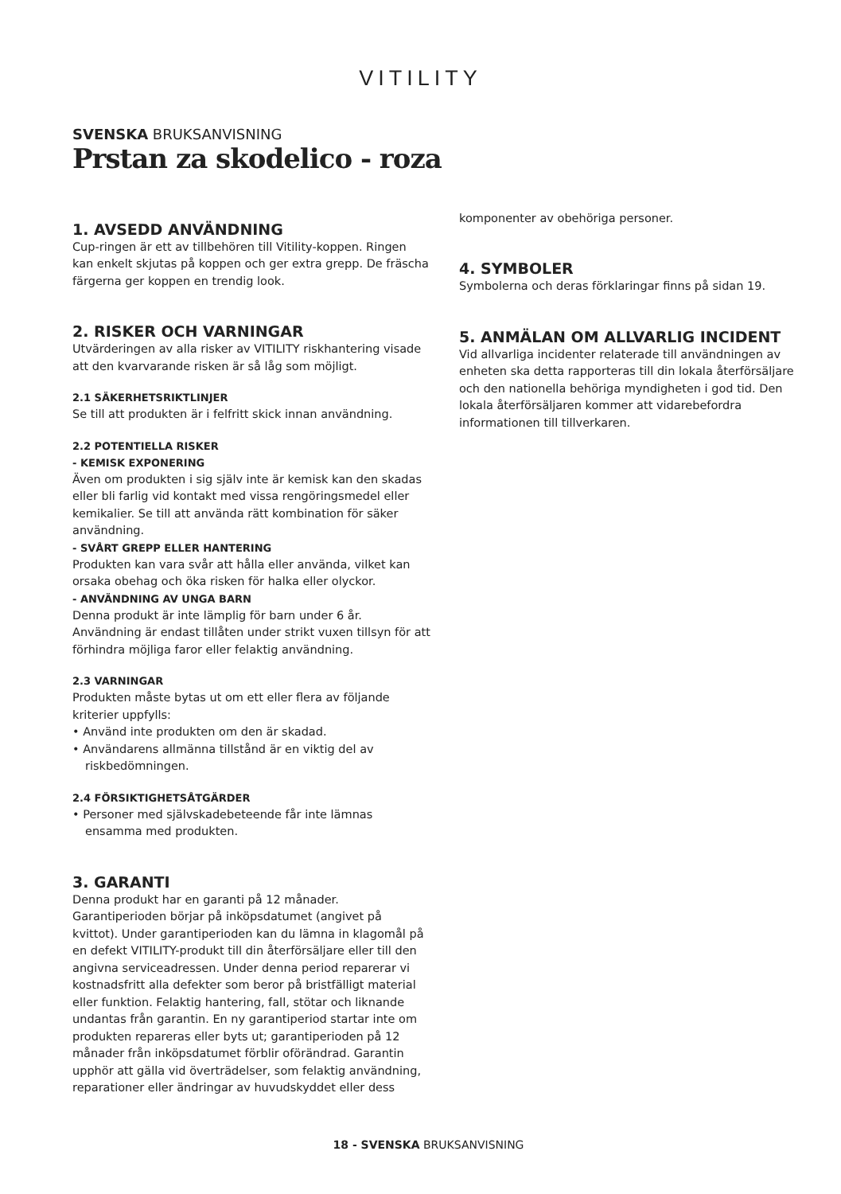VITILITY
SVENSKA BRUKSANVISNING
Prstan za skodelico - roza
1. AVSEDD ANVÄNDNING
Cup-ringen är ett av tillbehören till Vitility-koppen. Ringen kan enkelt skjutas på koppen och ger extra grepp. De fräscha färgerna ger koppen en trendig look.
2. RISKER OCH VARNINGAR
Utvärderingen av alla risker av VITILITY riskhantering visade att den kvarvarande risken är så låg som möjligt.
2.1 SÄKERHETSRIKTLINJER
Se till att produkten är i felfritt skick innan användning.
2.2 POTENTIELLA RISKER
- KEMISK EXPONERING
Även om produkten i sig själv inte är kemisk kan den skadas eller bli farlig vid kontakt med vissa rengöringsmedel eller kemikalier. Se till att använda rätt kombination för säker användning.
- SVÅRT GREPP ELLER HANTERING
Produkten kan vara svår att hålla eller använda, vilket kan orsaka obehag och öka risken för halka eller olyckor.
- ANVÄNDNING AV UNGA BARN
Denna produkt är inte lämplig för barn under 6 år. Användning är endast tillåten under strikt vuxen tillsyn för att förhindra möjliga faror eller felaktig användning.
2.3 VARNINGAR
Produkten måste bytas ut om ett eller flera av följande kriterier uppfylls:
• Använd inte produkten om den är skadad.
• Användarens allmänna tillstånd är en viktig del av riskbedömningen.
2.4 FÖRSIKTIGHETSÅTGÄRDER
• Personer med självskadebeteende får inte lämnas ensamma med produkten.
3. GARANTI
Denna produkt har en garanti på 12 månader. Garantiperioden börjar på inköpsdatumet (angivet på kvittot). Under garantiperioden kan du lämna in klagomål på en defekt VITILITY-produkt till din återförsäljare eller till den angivna serviceadressen. Under denna period reparerar vi kostnadsfritt alla defekter som beror på bristfälligt material eller funktion. Felaktig hantering, fall, stötar och liknande undantas från garantin. En ny garantiperiod startar inte om produkten repareras eller byts ut; garantiperioden på 12 månader från inköpsdatumet förblir oförändrad. Garantin upphör att gälla vid överträdelser, som felaktig användning, reparationer eller ändringar av huvudskyddet eller dess
komponenter av obehöriga personer.
4. SYMBOLER
Symbolerna och deras förklaringar finns på sidan 19.
5. ANMÄLAN OM ALLVARLIG INCIDENT
Vid allvarliga incidenter relaterade till användningen av enheten ska detta rapporteras till din lokala återförsäljare och den nationella behöriga myndigheten i god tid. Den lokala återförsäljaren kommer att vidarebefordra informationen till tillverkaren.
18 - SVENSKA BRUKSANVISNING